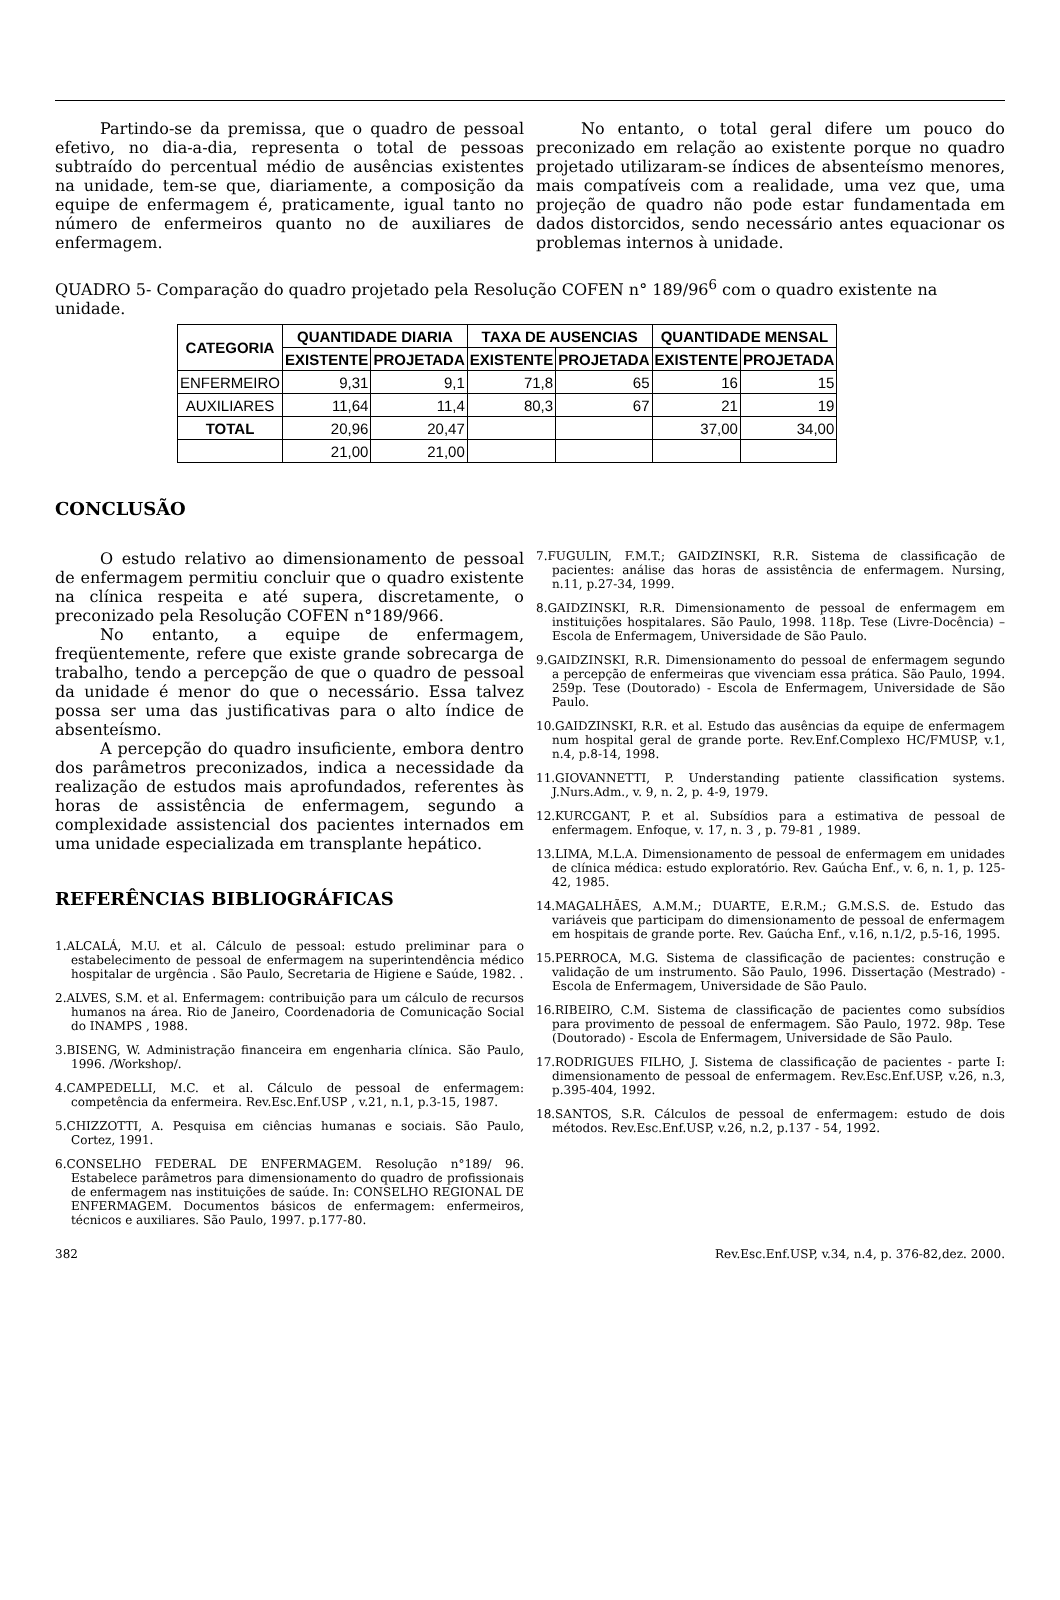Partindo-se da premissa, que o quadro de pessoal efetivo, no dia-a-dia, representa o total de pessoas subtraído do percentual médio de ausências existentes na unidade, tem-se que, diariamente, a composição da equipe de enfermagem é, praticamente, igual tanto no número de enfermeiros quanto no de auxiliares de enfermagem.
No entanto, o total geral difere um pouco do preconizado em relação ao existente porque no quadro projetado utilizaram-se índices de absenteísmo menores, mais compatíveis com a realidade, uma vez que, uma projeção de quadro não pode estar fundamentada em dados distorcidos, sendo necessário antes equacionar os problemas internos à unidade.
QUADRO 5- Comparação do quadro projetado pela Resolução COFEN n° 189/96<sup>6</sup> com o quadro existente na unidade.
| CATEGORIA | QUANTIDADE DIARIA | | TAXA DE AUSENCIAS | | QUANTIDADE MENSAL | |
| --- | --- | --- | --- | --- | --- | --- |
| | EXISTENTE | PROJETADA | EXISTENTE | PROJETADA | EXISTENTE | PROJETADA |
| ENFERMEIRO | 9,31 | 9,1 | 71,8 | 65 | 16 | 15 |
| AUXILIARES | 11,64 | 11,4 | 80,3 | 67 | 21 | 19 |
| TOTAL | 20,96 | 20,47 | | | 37,00 | 34,00 |
| | 21,00 | 21,00 | | | | |
CONCLUSÃO
O estudo relativo ao dimensionamento de pessoal de enfermagem permitiu concluir que o quadro existente na clínica respeita e até supera, discretamente, o preconizado pela Resolução COFEN n°189/966.
No entanto, a equipe de enfermagem, freqüentemente, refere que existe grande sobrecarga de trabalho, tendo a percepção de que o quadro de pessoal da unidade é menor do que o necessário. Essa talvez possa ser uma das justificativas para o alto índice de absenteísmo.
A percepção do quadro insuficiente, embora dentro dos parâmetros preconizados, indica a necessidade da realização de estudos mais aprofundados, referentes às horas de assistência de enfermagem, segundo a complexidade assistencial dos pacientes internados em uma unidade especializada em transplante hepático.
REFERÊNCIAS BIBLIOGRÁFICAS
1.ALCALÁ, M.U. et al. Cálculo de pessoal: estudo preliminar para o estabelecimento de pessoal de enfermagem na superintendência médico hospitalar de urgência . São Paulo, Secretaria de Higiene e Saúde, 1982. .
2.ALVES, S.M. et al. Enfermagem: contribuição para um cálculo de recursos humanos na área. Rio de Janeiro, Coordenadoria de Comunicação Social do INAMPS , 1988.
3.BISENG, W. Administração financeira em engenharia clínica. São Paulo, 1996. /Workshop/.
4.CAMPEDELLI, M.C. et al. Cálculo de pessoal de enfermagem: competência da enfermeira. Rev.Esc.Enf.USP , v.21, n.1, p.3-15, 1987.
5.CHIZZOTTI, A. Pesquisa em ciências humanas e sociais. São Paulo, Cortez, 1991.
6.CONSELHO FEDERAL DE ENFERMAGEM. Resolução n°189/ 96. Estabelece parâmetros para dimensionamento do quadro de profissionais de enfermagem nas instituições de saúde. In: CONSELHO REGIONAL DE ENFERMAGEM. Documentos básicos de enfermagem: enfermeiros, técnicos e auxiliares. São Paulo, 1997. p.177-80.
7.FUGULIN, F.M.T.; GAIDZINSKI, R.R. Sistema de classificação de pacientes: análise das horas de assistência de enfermagem. Nursing, n.11, p.27-34, 1999.
8.GAIDZINSKI, R.R. Dimensionamento de pessoal de enfermagem em instituições hospitalares. São Paulo, 1998. 118p. Tese (Livre-Docência) – Escola de Enfermagem, Universidade de São Paulo.
9.GAIDZINSKI, R.R. Dimensionamento do pessoal de enfermagem segundo a percepção de enfermeiras que vivenciam essa prática. São Paulo, 1994. 259p. Tese (Doutorado) - Escola de Enfermagem, Universidade de São Paulo.
10.GAIDZINSKI, R.R. et al. Estudo das ausências da equipe de enfermagem num hospital geral de grande porte. Rev.Enf.Complexo HC/FMUSP, v.1, n.4, p.8-14, 1998.
11.GIOVANNETTI, P. Understanding patiente classification systems. J.Nurs.Adm., v. 9, n. 2, p. 4-9, 1979.
12.KURCGANT, P. et al. Subsídios para a estimativa de pessoal de enfermagem. Enfoque, v. 17, n. 3 , p. 79-81 , 1989.
13.LIMA, M.L.A. Dimensionamento de pessoal de enfermagem em unidades de clínica médica: estudo exploratório. Rev. Gaúcha Enf., v. 6, n. 1, p. 125-42, 1985.
14.MAGALHÃES, A.M.M.; DUARTE, E.R.M.; G.M.S.S. de. Estudo das variáveis que participam do dimensionamento de pessoal de enfermagem em hospitais de grande porte. Rev. Gaúcha Enf., v.16, n.1/2, p.5-16, 1995.
15.PERROCA, M.G. Sistema de classificação de pacientes: construção e validação de um instrumento. São Paulo, 1996. Dissertação (Mestrado) - Escola de Enfermagem, Universidade de São Paulo.
16.RIBEIRO, C.M. Sistema de classificação de pacientes como subsídios para provimento de pessoal de enfermagem. São Paulo, 1972. 98p. Tese (Doutorado) - Escola de Enfermagem, Universidade de São Paulo.
17.RODRIGUES FILHO, J. Sistema de classificação de pacientes - parte I: dimensionamento de pessoal de enfermagem. Rev.Esc.Enf.USP, v.26, n.3, p.395-404, 1992.
18.SANTOS, S.R. Cálculos de pessoal de enfermagem: estudo de dois métodos. Rev.Esc.Enf.USP, v.26, n.2, p.137 - 54, 1992.
382 Rev.Esc.Enf.USP, v.34, n.4, p. 376-82,dez. 2000.